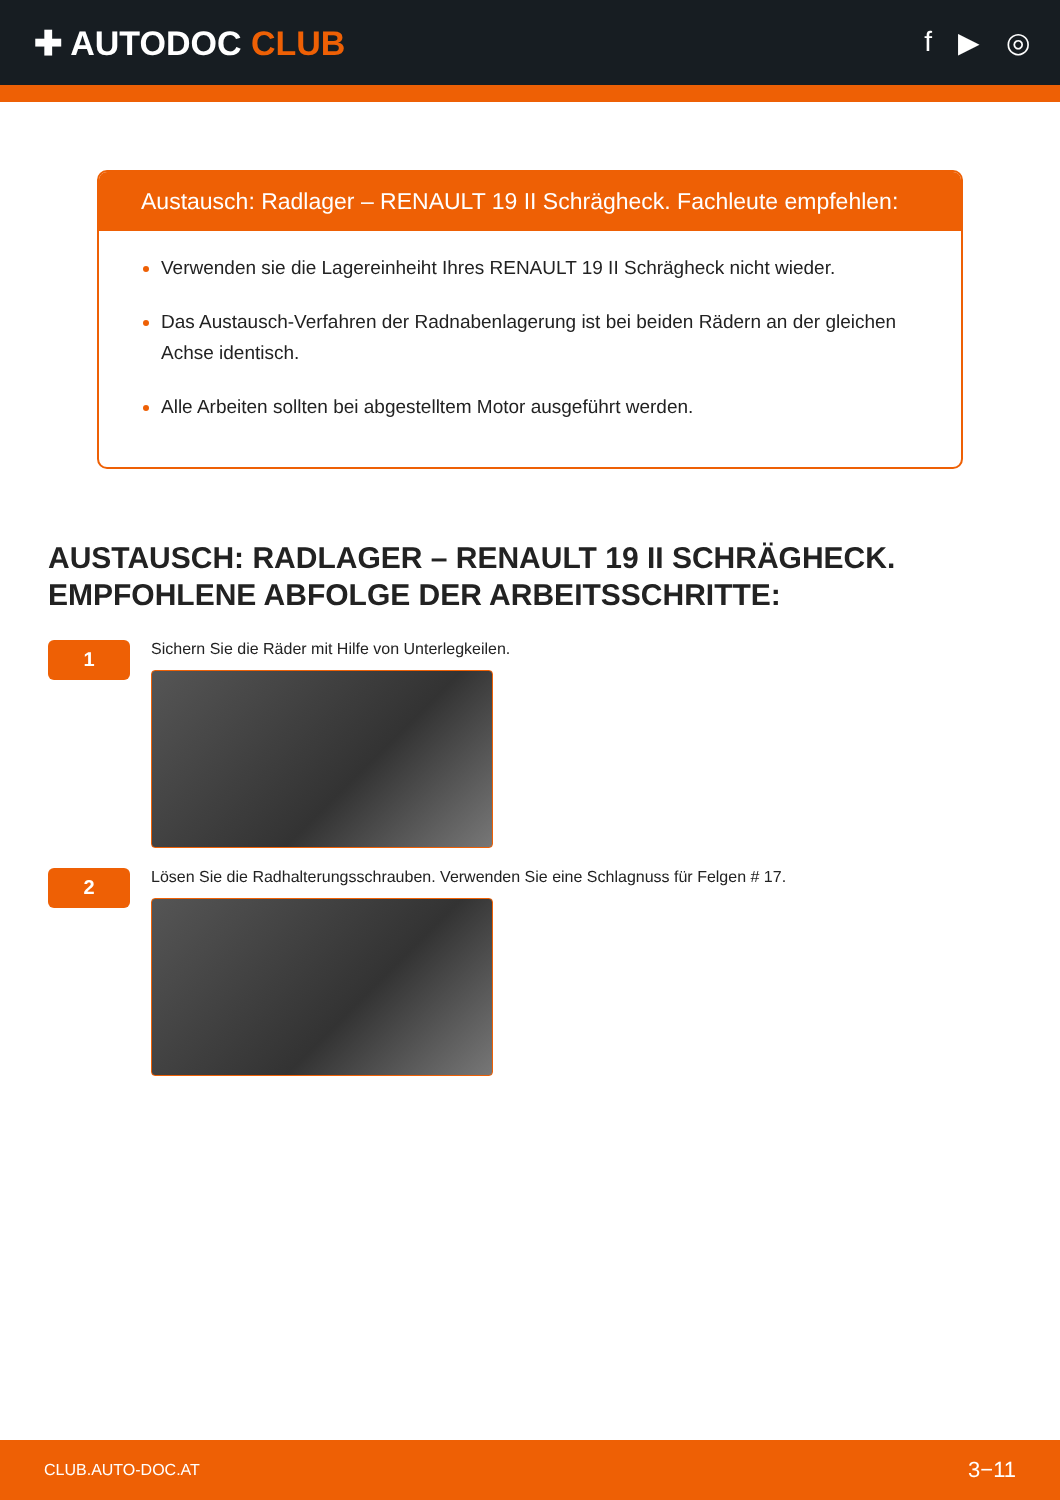✚ AUTODOC CLUB
f ▶ ◎
Austausch: Radlager – RENAULT 19 II Schrägheck. Fachleute empfehlen:
Verwenden sie die Lagereinheiht Ihres RENAULT 19 II Schrägheck nicht wieder.
Das Austausch-Verfahren der Radnabenlagerung ist bei beiden Rädern an der gleichen Achse identisch.
Alle Arbeiten sollten bei abgestelltem Motor ausgeführt werden.
AUSTAUSCH: RADLAGER – RENAULT 19 II SCHRÄGHECK. EMPFOHLENE ABFOLGE DER ARBEITSSCHRITTE:
1
Sichern Sie die Räder mit Hilfe von Unterlegkeilen.
2
Lösen Sie die Radhalterungsschrauben. Verwenden Sie eine Schlagnuss für Felgen # 17.
CLUB.AUTO-DOC.AT 3−11